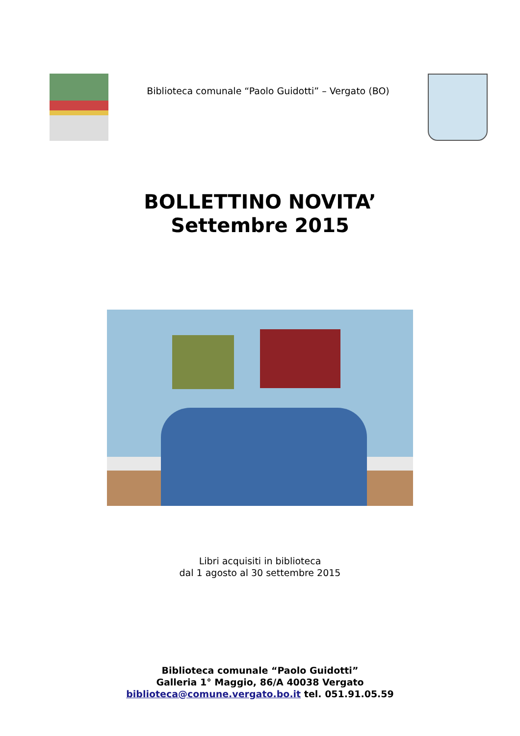Biblioteca comunale “Paolo Guidotti” – Vergato (BO)
BOLLETTINO NOVITA’
Settembre 2015
Libri acquisiti in biblioteca
dal 1 agosto al 30 settembre 2015
Biblioteca comunale “Paolo Guidotti”
Galleria 1° Maggio, 86/A 40038 Vergato
biblioteca@comune.vergato.bo.it tel. 051.91.05.59